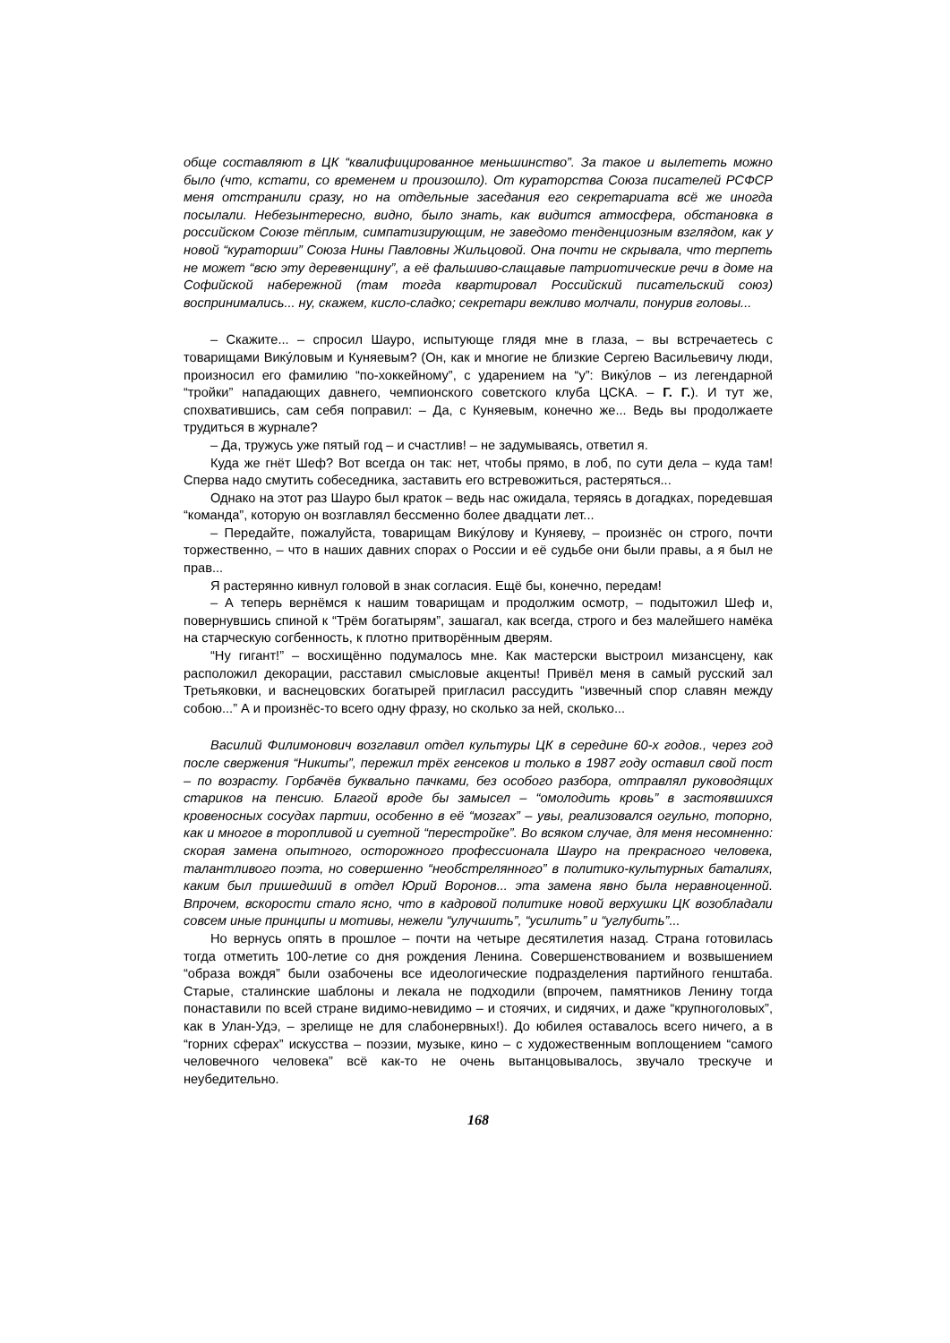обще составляют в ЦК “квалифицированное меньшинство”. За такое и вылететь можно было (что, кстати, со временем и произошло). От кураторства Союза писателей РСФСР меня отстранили сразу, но на отдельные заседания его секретариата всё же иногда посылали. Небезынтересно, видно, было знать, как видится атмосфера, обстановка в российском Союзе тёплым, симпатизирующим, не заведомо тенденциозным взглядом, как у новой “кураторши” Союза Нины Павловны Жильцовой. Она почти не скрывала, что терпеть не может “всю эту деревенщину”, а её фальшиво-слащавые патриотические речи в доме на Софийской набережной (там тогда квартировал Российский писательский союз) воспринимались... ну, скажем, кисло-сладко; секретари вежливо молчали, понурив головы...
– Скажите... – спросил Шауро, испытующе глядя мне в глаза, – вы встречаетесь с товарищами Вику́ловым и Куняевым? (Он, как и многие не близкие Сергею Васильевичу люди, произносил его фамилию “по-хоккейному”, с ударением на “у”: Вику́лов – из легендарной “тройки” нападающих давнего, чемпионского советского клуба ЦСКА. – Г. Г.). И тут же, спохватившись, сам себя поправил: – Да, с Куняевым, конечно же... Ведь вы продолжаете трудиться в журнале?
– Да, тружусь уже пятый год – и счастлив! – не задумываясь, ответил я.
Куда же гнёт Шеф? Вот всегда он так: нет, чтобы прямо, в лоб, по сути дела – куда там! Сперва надо смутить собеседника, заставить его встревожиться, растеряться...
Однако на этот раз Шауро был краток – ведь нас ожидала, теряясь в догадках, поредевшая “команда”, которую он возглавлял бессменно более двадцати лет...
– Передайте, пожалуйста, товарищам Вику́лову и Куняеву, – произнёс он строго, почти торжественно, – что в наших давних спорах о России и её судьбе они были правы, а я был не прав...
Я растерянно кивнул головой в знак согласия. Ещё бы, конечно, передам!
– А теперь вернёмся к нашим товарищам и продолжим осмотр, – подытожил Шеф и, повернувшись спиной к “Трём богатырям”, зашагал, как всегда, строго и без малейшего намёка на старческую согбенность, к плотно притворённым дверям.
“Ну гигант!” – восхищённо подумалось мне. Как мастерски выстроил мизансцену, как расположил декорации, расставил смысловые акценты! Привёл меня в самый русский зал Третьяковки, и васнецовских богатырей пригласил рассудить “извечный спор славян между собою...” А и произнёс-то всего одну фразу, но сколько за ней, сколько...
Василий Филимонович возглавил отдел культуры ЦК в середине 60-х годов., через год после свержения “Никиты”, пережил трёх генсеков и только в 1987 году оставил свой пост – по возрасту. Горбачёв буквально пачками, без особого разбора, отправлял руководящих стариков на пенсию. Благой вроде бы замысел – “омолодить кровь” в застоявшихся кровеносных сосудах партии, особенно в её “мозгах” – увы, реализовался огульно, топорно, как и многое в торопливой и суетной “перестройке”. Во всяком случае, для меня несомненно: скорая замена опытного, осторожного профессионала Шауро на прекрасного человека, талантливого поэта, но совершенно “необстрелянного” в политико-культурных баталиях, каким был пришедший в отдел Юрий Воронов... эта замена явно была неравноценной. Впрочем, вскорости стало ясно, что в кадровой политике новой верхушки ЦК возобладали совсем иные принципы и мотивы, нежели “улучшить”, “усилить” и “углубить”...
Но вернусь опять в прошлое – почти на четыре десятилетия назад. Страна готовилась тогда отметить 100-летие со дня рождения Ленина. Совершенствованием и возвышением “образа вождя” были озабочены все идеологические подразделения партийного генштаба. Старые, сталинские шаблоны и лекала не подходили (впрочем, памятников Ленину тогда понаставили по всей стране видимо-невидимо – и стоячих, и сидячих, и даже “крупноголовых”, как в Улан-Удэ, – зрелище не для слабонервных!). До юбилея оставалось всего ничего, а в “горних сферах” искусства – поэзии, музыке, кино – с художественным воплощением “самого человечного человека” всё как-то не очень вытанцовывалось, звучало трескуче и неубедительно.
168